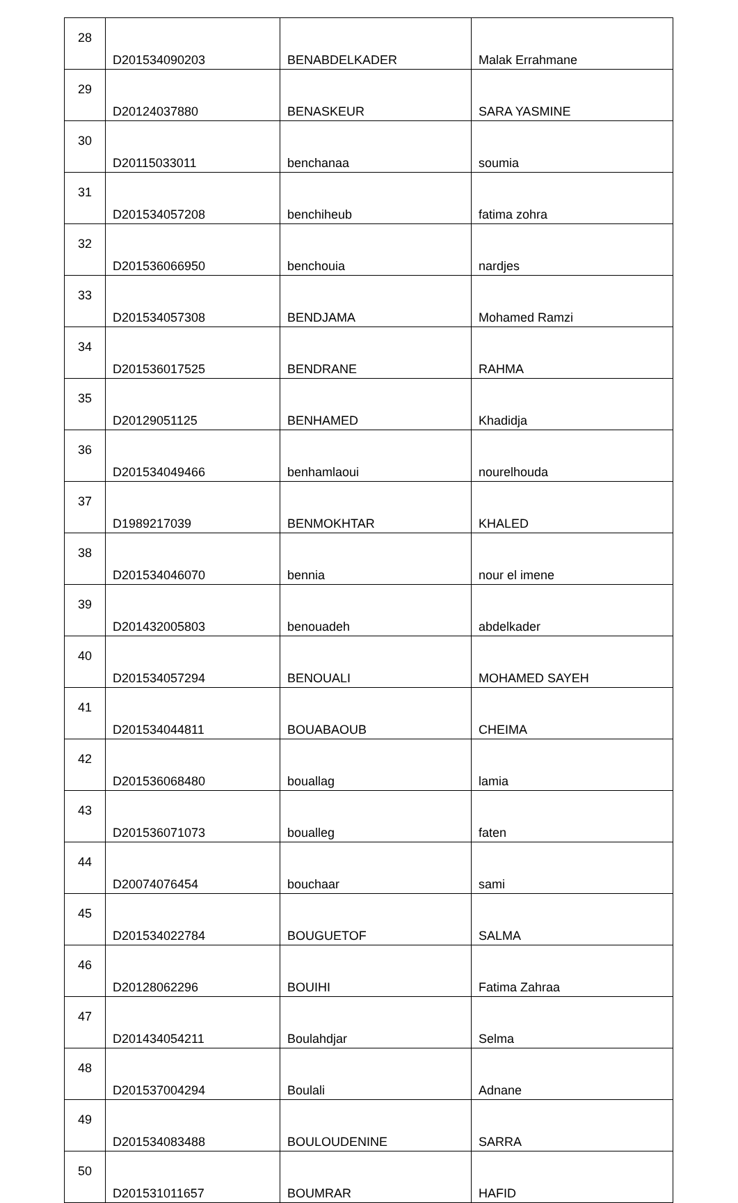| 28 | D201534090203 | BENABDELKADER | Malak Errahmane |
| 29 | D20124037880 | BENASKEUR | SARA YASMINE |
| 30 | D20115033011 | benchanaa | soumia |
| 31 | D201534057208 | benchiheub | fatima zohra |
| 32 | D201536066950 | benchouia | nardjes |
| 33 | D201534057308 | BENDJAMA | Mohamed Ramzi |
| 34 | D201536017525 | BENDRANE | RAHMA |
| 35 | D20129051125 | BENHAMED | Khadidja |
| 36 | D201534049466 | benhamlaoui | nourelhouda |
| 37 | D1989217039 | BENMOKHTAR | KHALED |
| 38 | D201534046070 | bennia | nour el imene |
| 39 | D201432005803 | benouadeh | abdelkader |
| 40 | D201534057294 | BENOUALI | MOHAMED SAYEH |
| 41 | D201534044811 | BOUABAOUB | CHEIMA |
| 42 | D201536068480 | bouallag | lamia |
| 43 | D201536071073 | boualleg | faten |
| 44 | D20074076454 | bouchaar | sami |
| 45 | D201534022784 | BOUGUETOF | SALMA |
| 46 | D20128062296 | BOUIHI | Fatima Zahraa |
| 47 | D201434054211 | Boulahdjar | Selma |
| 48 | D201537004294 | Boulali | Adnane |
| 49 | D201534083488 | BOULOUDENINE | SARRA |
| 50 | D201531011657 | BOUMRAR | HAFID |